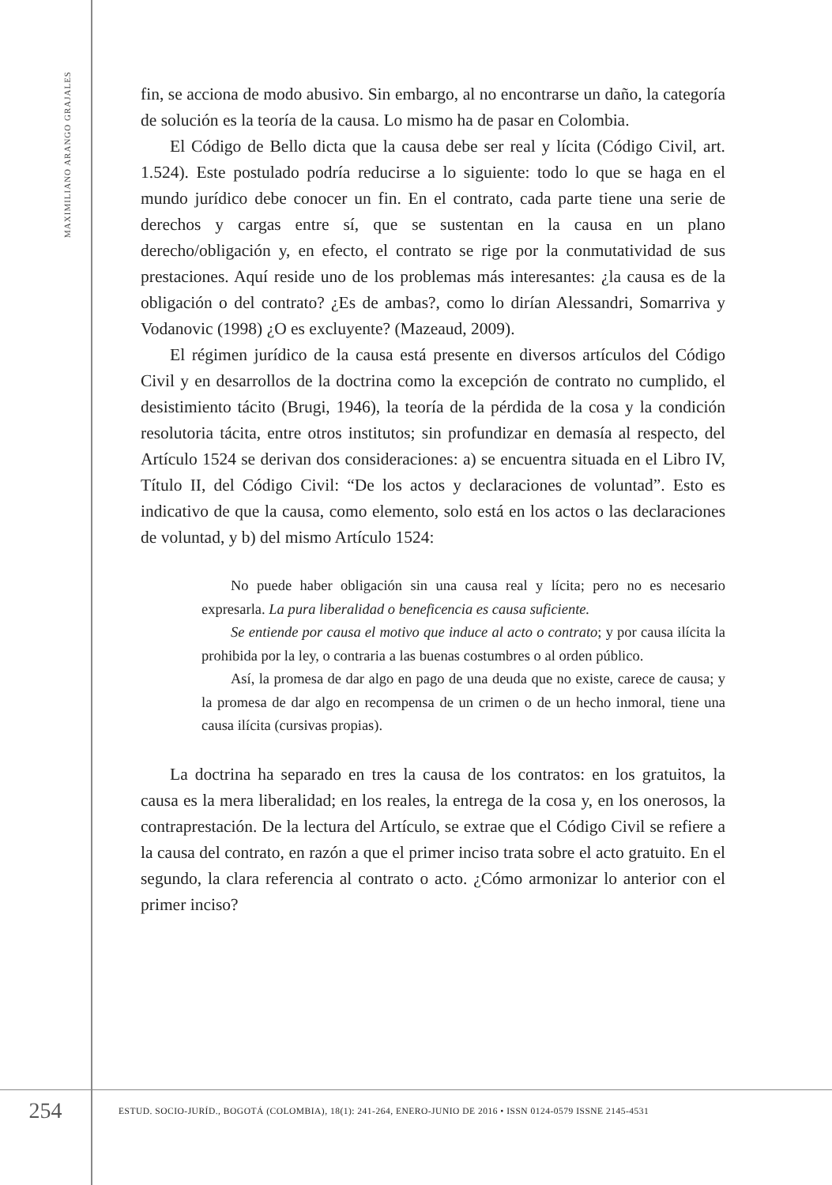MAXIMILIANO ARANGO GRAJALES
fin, se acciona de modo abusivo. Sin embargo, al no encontrarse un daño, la categoría de solución es la teoría de la causa. Lo mismo ha de pasar en Colombia.
El Código de Bello dicta que la causa debe ser real y lícita (Código Civil, art. 1.524). Este postulado podría reducirse a lo siguiente: todo lo que se haga en el mundo jurídico debe conocer un fin. En el contrato, cada parte tiene una serie de derechos y cargas entre sí, que se sustentan en la causa en un plano derecho/obligación y, en efecto, el contrato se rige por la conmutatividad de sus prestaciones. Aquí reside uno de los problemas más interesantes: ¿la causa es de la obligación o del contrato? ¿Es de ambas?, como lo dirían Alessandri, Somarriva y Vodanovic (1998) ¿O es excluyente? (Mazeaud, 2009).
El régimen jurídico de la causa está presente en diversos artículos del Código Civil y en desarrollos de la doctrina como la excepción de contrato no cumplido, el desistimiento tácito (Brugi, 1946), la teoría de la pérdida de la cosa y la condición resolutoria tácita, entre otros institutos; sin profundizar en demasía al respecto, del Artículo 1524 se derivan dos consideraciones: a) se encuentra situada en el Libro IV, Título II, del Código Civil: “De los actos y declaraciones de voluntad”. Esto es indicativo de que la causa, como elemento, solo está en los actos o las declaraciones de voluntad, y b) del mismo Artículo 1524:
No puede haber obligación sin una causa real y lícita; pero no es necesario expresarla. La pura liberalidad o beneficencia es causa suficiente.
Se entiende por causa el motivo que induce al acto o contrato; y por causa ilícita la prohibida por la ley, o contraria a las buenas costumbres o al orden público.
Así, la promesa de dar algo en pago de una deuda que no existe, carece de causa; y la promesa de dar algo en recompensa de un crimen o de un hecho inmoral, tiene una causa ilícita (cursivas propias).
La doctrina ha separado en tres la causa de los contratos: en los gratuitos, la causa es la mera liberalidad; en los reales, la entrega de la cosa y, en los onerosos, la contraprestación. De la lectura del Artículo, se extrae que el Código Civil se refiere a la causa del contrato, en razón a que el primer inciso trata sobre el acto gratuito. En el segundo, la clara referencia al contrato o acto. ¿Cómo armonizar lo anterior con el primer inciso?
254
ESTUD. SOCIO-JURÍD., BOGOTÁ (COLOMBIA), 18(1): 241-264, ENERO-JUNIO DE 2016 • ISSN 0124-0579 ISSNE 2145-4531